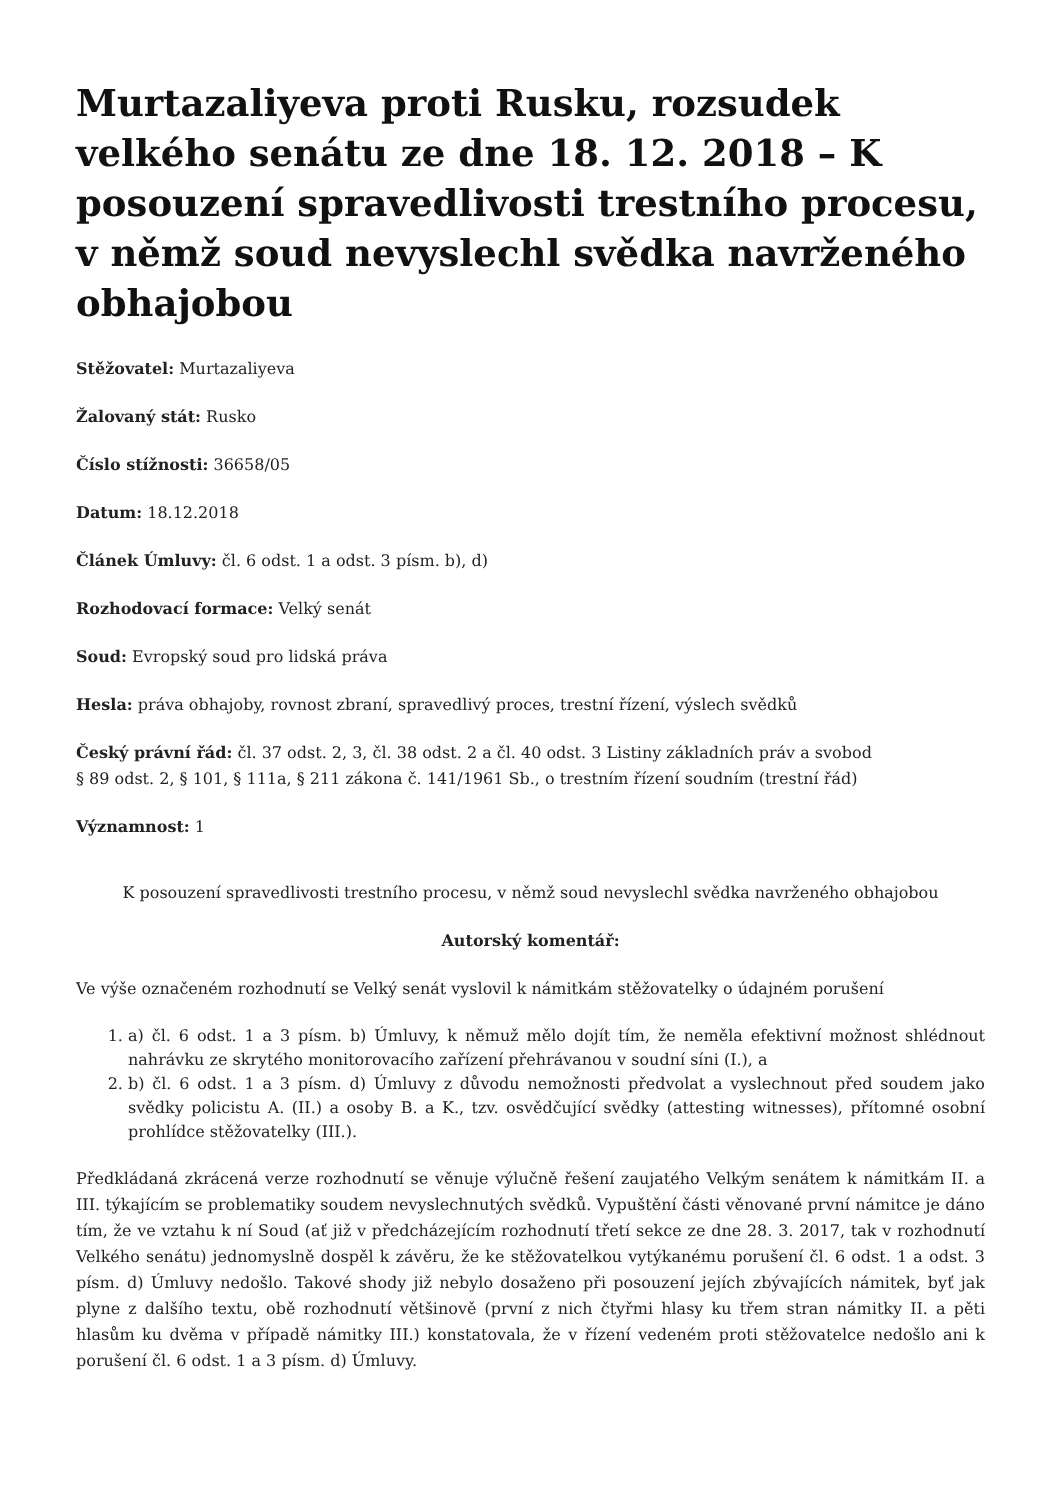Murtazaliyeva proti Rusku, rozsudek velkého senátu ze dne 18. 12. 2018 – K posouzení spravedlivosti trestního procesu, v němž soud nevyslechl svědka navrženého obhajobou
Stěžovatel: Murtazaliyeva
Žalovaný stát: Rusko
Číslo stížnosti: 36658/05
Datum: 18.12.2018
Článek Úmluvy: čl. 6 odst. 1 a odst. 3 písm. b), d)
Rozhodovací formace: Velký senát
Soud: Evropský soud pro lidská práva
Hesla: práva obhajoby, rovnost zbraní, spravedlivý proces, trestní řízení, výslech svědků
Český právní řád: čl. 37 odst. 2, 3, čl. 38 odst. 2 a čl. 40 odst. 3 Listiny základních práv a svobod
§ 89 odst. 2, § 101, § 111a, § 211 zákona č. 141/1961 Sb., o trestním řízení soudním (trestní řád)
Významnost: 1
K posouzení spravedlivosti trestního procesu, v němž soud nevyslechl svědka navrženého obhajobou
Autorský komentář:
Ve výše označeném rozhodnutí se Velký senát vyslovil k námitkám stěžovatelky o údajném porušení
1. a) čl. 6 odst. 1 a 3 písm. b) Úmluvy, k němuž mělo dojít tím, že neměla efektivní možnost shlédnout nahrávku ze skrytého monitorovacího zařízení přehrávanou v soudní síni (I.), a
2. b) čl. 6 odst. 1 a 3 písm. d) Úmluvy z důvodu nemožnosti předvolat a vyslechnout před soudem jako svědky policistu A. (II.) a osoby B. a K., tzv. osvědčující svědky (attesting witnesses), přítomné osobní prohlídce stěžovatelky (III.).
Předkládaná zkrácená verze rozhodnutí se věnuje výlučně řešení zaujatého Velkým senátem k námitkám II. a III. týkajícím se problematiky soudem nevyslechnutých svědků. Vypuštění části věnované první námitce je dáno tím, že ve vztahu k ní Soud (ať již v předcházejícím rozhodnutí třetí sekce ze dne 28. 3. 2017, tak v rozhodnutí Velkého senátu) jednomyslně dospěl k závěru, že ke stěžovatelkou vytýkanému porušení čl. 6 odst. 1 a odst. 3 písm. d) Úmluvy nedošlo. Takové shody již nebylo dosaženo při posouzení jejích zbývajících námitek, byť jak plyne z dalšího textu, obě rozhodnutí většinově (první z nich čtyřmi hlasy ku třem stran námitky II. a pěti hlasům ku dvěma v případě námitky III.) konstatovala, že v řízení vedeném proti stěžovatelce nedošlo ani k porušení čl. 6 odst. 1 a 3 písm. d) Úmluvy.